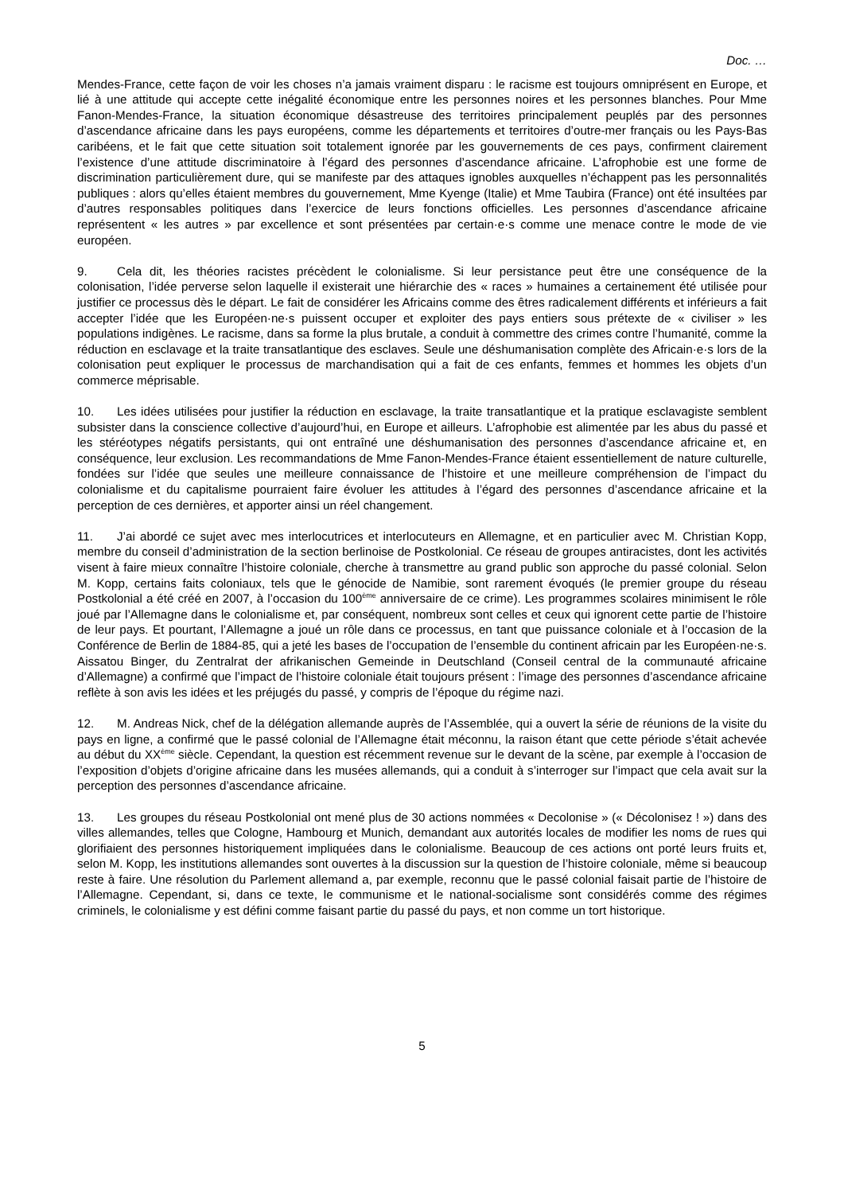Doc. …
Mendes-France, cette façon de voir les choses n’a jamais vraiment disparu : le racisme est toujours omniprésent en Europe, et lié à une attitude qui accepte cette inégalité économique entre les personnes noires et les personnes blanches. Pour Mme Fanon-Mendes-France, la situation économique désastreuse des territoires principalement peuplés par des personnes d’ascendance africaine dans les pays européens, comme les départements et territoires d’outre-mer français ou les Pays-Bas caribéens, et le fait que cette situation soit totalement ignorée par les gouvernements de ces pays, confirment clairement l’existence d’une attitude discriminatoire à l’égard des personnes d’ascendance africaine. L’afrophobie est une forme de discrimination particulièrement dure, qui se manifeste par des attaques ignobles auxquelles n’échappent pas les personnalités publiques : alors qu’elles étaient membres du gouvernement, Mme Kyenge (Italie) et Mme Taubira (France) ont été insultées par d’autres responsables politiques dans l’exercice de leurs fonctions officielles. Les personnes d’ascendance africaine représentent « les autres » par excellence et sont présentées par certain·e·s comme une menace contre le mode de vie européen.
9. Cela dit, les théories racistes précèdent le colonialisme. Si leur persistance peut être une conséquence de la colonisation, l’idée perverse selon laquelle il existerait une hiérarchie des « races » humaines a certainement été utilisée pour justifier ce processus dès le départ. Le fait de considérer les Africains comme des êtres radicalement différents et inférieurs a fait accepter l’idée que les Européen·ne·s puissent occuper et exploiter des pays entiers sous prétexte de « civiliser » les populations indigènes. Le racisme, dans sa forme la plus brutale, a conduit à commettre des crimes contre l’humanité, comme la réduction en esclavage et la traite transatlantique des esclaves. Seule une déshumanisation complète des Africain·e·s lors de la colonisation peut expliquer le processus de marchandisation qui a fait de ces enfants, femmes et hommes les objets d’un commerce méprisable.
10. Les idées utilisées pour justifier la réduction en esclavage, la traite transatlantique et la pratique esclavagiste semblent subsister dans la conscience collective d’aujourd’hui, en Europe et ailleurs. L’afrophobie est alimentée par les abus du passé et les stéréotypes négatifs persistants, qui ont entraîné une déshumanisation des personnes d’ascendance africaine et, en conséquence, leur exclusion. Les recommandations de Mme Fanon-Mendes-France étaient essentiellement de nature culturelle, fondées sur l’idée que seules une meilleure connaissance de l’histoire et une meilleure compréhension de l’impact du colonialisme et du capitalisme pourraient faire évoluer les attitudes à l’égard des personnes d’ascendance africaine et la perception de ces dernières, et apporter ainsi un réel changement.
11. J’ai abordé ce sujet avec mes interlocutrices et interlocuteurs en Allemagne, et en particulier avec M. Christian Kopp, membre du conseil d’administration de la section berlinoise de Postkolonial. Ce réseau de groupes antiracistes, dont les activités visent à faire mieux connaître l’histoire coloniale, cherche à transmettre au grand public son approche du passé colonial. Selon M. Kopp, certains faits coloniaux, tels que le génocide de Namibie, sont rarement évoqués (le premier groupe du réseau Postkolonial a été créé en 2007, à l’occasion du 100<sup>ème</sup> anniversaire de ce crime). Les programmes scolaires minimisent le rôle joué par l’Allemagne dans le colonialisme et, par conséquent, nombreux sont celles et ceux qui ignorent cette partie de l’histoire de leur pays. Et pourtant, l’Allemagne a joué un rôle dans ce processus, en tant que puissance coloniale et à l’occasion de la Conférence de Berlin de 1884-85, qui a jeté les bases de l’occupation de l’ensemble du continent africain par les Européen·ne·s. Aissatou Binger, du Zentralrat der afrikanischen Gemeinde in Deutschland (Conseil central de la communauté africaine d’Allemagne) a confirmé que l’impact de l’histoire coloniale était toujours présent : l’image des personnes d’ascendance africaine reflète à son avis les idées et les préjugés du passé, y compris de l’époque du régime nazi.
12. M. Andreas Nick, chef de la délégation allemande auprès de l’Assemblée, qui a ouvert la série de réunions de la visite du pays en ligne, a confirmé que le passé colonial de l’Allemagne était méconnu, la raison étant que cette période s’était achevée au début du XX<sup>ème</sup> siècle. Cependant, la question est récemment revenue sur le devant de la scène, par exemple à l’occasion de l’exposition d’objets d’origine africaine dans les musées allemands, qui a conduit à s’interroger sur l’impact que cela avait sur la perception des personnes d’ascendance africaine.
13. Les groupes du réseau Postkolonial ont mené plus de 30 actions nommées « Decolonise » (« Décolonisez ! ») dans des villes allemandes, telles que Cologne, Hambourg et Munich, demandant aux autorités locales de modifier les noms de rues qui glorifiaient des personnes historiquement impliquées dans le colonialisme. Beaucoup de ces actions ont porté leurs fruits et, selon M. Kopp, les institutions allemandes sont ouvertes à la discussion sur la question de l’histoire coloniale, même si beaucoup reste à faire. Une résolution du Parlement allemand a, par exemple, reconnu que le passé colonial faisait partie de l’histoire de l’Allemagne. Cependant, si, dans ce texte, le communisme et le national-socialisme sont considérés comme des régimes criminels, le colonialisme y est défini comme faisant partie du passé du pays, et non comme un tort historique.
5